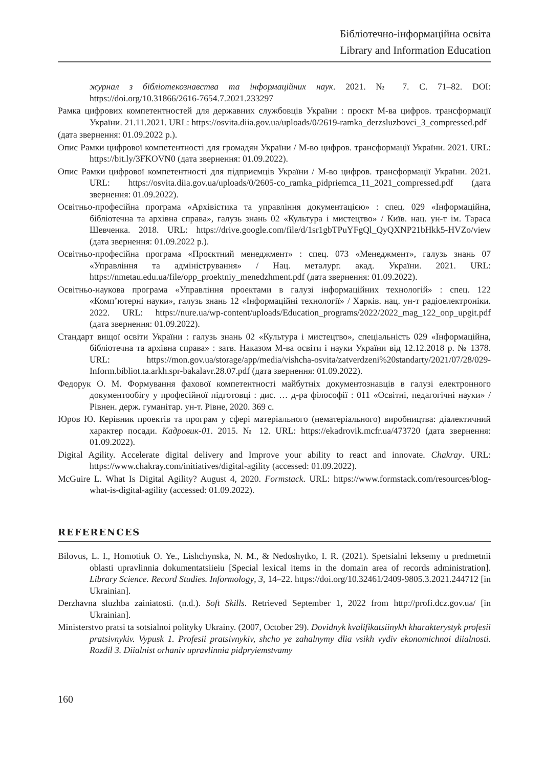Бібліотечно-інформаційна освіта
Library and Information Education
журнал з бібліотекознавства та інформаційних наук. 2021. № 7. С. 71–82. DOI: https://doi.org/10.31866/2616-7654.7.2021.233297
Рамка цифрових компетентностей для державних службовців України : проєкт М-ва цифров. трансформації України. 21.11.2021. URL: https://osvita.diia.gov.ua/uploads/0/2619-ramka_derzsluzbovci_3_compressed.pdf
(дата звернення: 01.09.2022 р.).
Опис Рамки цифрової компетентності для громадян України / М-во цифров. трансформації України. 2021. URL: https://bit.ly/3FKOVN0 (дата звернення: 01.09.2022).
Опис Рамки цифрової компетентності для підприємців України / М-во цифров. трансформації України. 2021. URL: https://osvita.diia.gov.ua/uploads/0/2605-co_ramka_pidpriemca_11_2021_compressed.pdf (дата звернення: 01.09.2022).
Освітньо-професійна програма «Архівістика та управління документацією» : спец. 029 «Інформаційна, бібліотечна та архівна справа», галузь знань 02 «Культура і мистецтво» / Київ. нац. ун-т ім. Тараса Шевченка. 2018. URL: https://drive.google.com/file/d/1sr1gbTPuYFgQl_QyQXNP21bHkk5-HVZo/view (дата звернення: 01.09.2022 р.).
Освітньо-професійна програма «Проєктний менеджмент» : спец. 073 «Менеджмент», галузь знань 07 «Управління та адміністрування» / Нац. металург. акад. України. 2021. URL: https://nmetau.edu.ua/file/opp_proektniy_menedzhment.pdf (дата звернення: 01.09.2022).
Освітньо-наукова програма «Управління проектами в галузі інформаційних технологій» : спец. 122 «Комп’ютерні науки», галузь знань 12 «Інформаційні технології» / Харків. нац. ун-т радіоелектроніки. 2022. URL: https://nure.ua/wp-content/uploads/Education_programs/2022/2022_mag_122_onp_upgit.pdf (дата звернення: 01.09.2022).
Стандарт вищої освіти України : галузь знань 02 «Культура і мистецтво», спеціальність 029 «Інформаційна, бібліотечна та архівна справа» : затв. Наказом М-ва освіти і науки України від 12.12.2018 р. № 1378. URL: https://mon.gov.ua/storage/app/media/vishcha-osvita/zatverdzeni%20standarty/2021/07/28/029-Inform.bibliot.ta.arkh.spr-bakalavr.28.07.pdf (дата звернення: 01.09.2022).
Федорук О. М. Формування фахової компетентності майбутніх документознавців в галузі електронного документообігу у професійної підготовці : дис. … д-ра філософії : 011 «Освітні, педагогічні науки» / Рівнен. держ. гуманітар. ун-т. Рівне, 2020. 369 с.
Юров Ю. Керівник проектів та програм у сфері матеріального (нематеріального) виробництва: діалектичний характер посади. Кадровик-01. 2015. № 12. URL: https://ekadrovik.mcfr.ua/473720 (дата звернення: 01.09.2022).
Digital Agility. Accelerate digital delivery and Improve your ability to react and innovate. Chakray. URL: https://www.chakray.com/initiatives/digital-agility (accessed: 01.09.2022).
McGuire L. What Is Digital Agility? August 4, 2020. Formstack. URL: https://www.formstack.com/resources/blog-what-is-digital-agility (accessed: 01.09.2022).
REFERENCES
Bilovus, L. I., Homotiuk O. Ye., Lishchynska, N. M., & Nedoshytko, I. R. (2021). Spetsialni leksemy u predmetnii oblasti upravlinnia dokumentatsiieiu [Special lexical items in the domain area of records administration]. Library Science. Record Studies. Informology, 3, 14–22. https://doi.org/10.32461/2409-9805.3.2021.244712 [in Ukrainian].
Derzhavna sluzhba zainiatosti. (n.d.). Soft Skills. Retrieved September 1, 2022 from http://profi.dcz.gov.ua/ [in Ukrainian].
Ministerstvo pratsi ta sotsialnoi polityky Ukrainy. (2007, October 29). Dovidnyk kvalifikatsiinykh kharakterystyk profesii pratsivnykiv. Vypusk 1. Profesii pratsivnykiv, shcho ye zahalnymy dlia vsikh vydiv ekonomichnoi diialnosti. Rozdil 3. Diialnist orhaniv upravlinnia pidpryiemstvamy
160